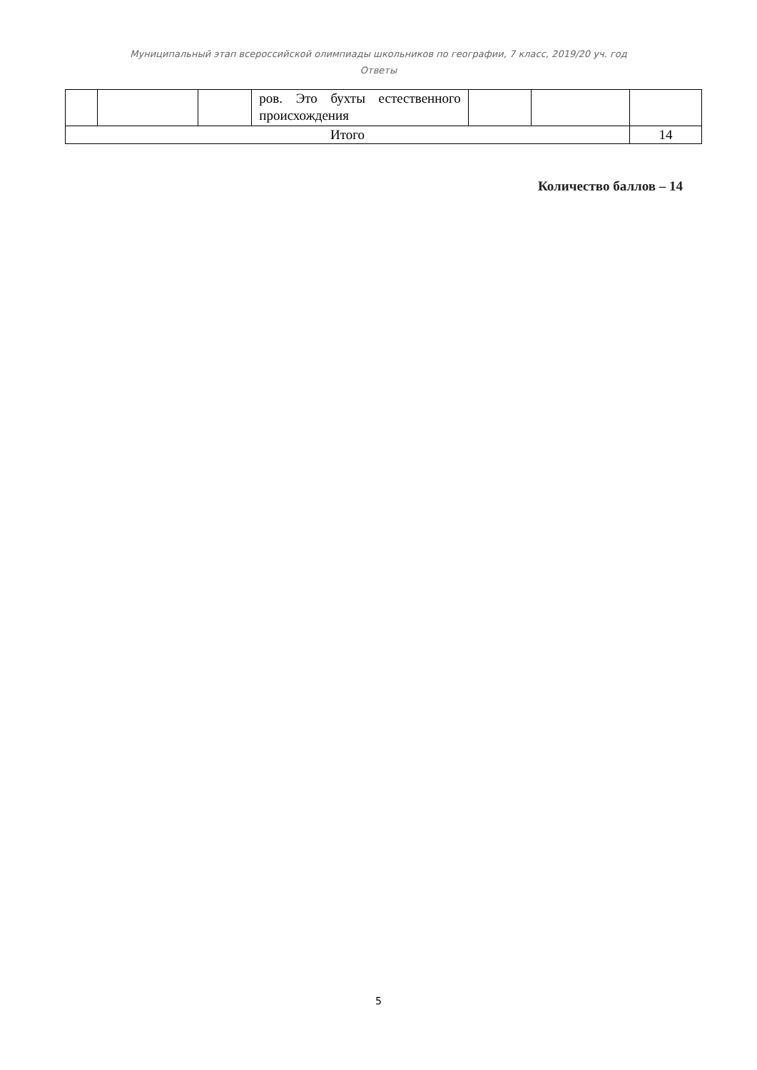Муниципальный этап всероссийской олимпиады школьников по географии, 7 класс, 2019/20 уч. год
Ответы
| | | | ров. Это бухты естественного происхождения | | | |
| Итого | | | | | | 14 |
Количество баллов – 14
5